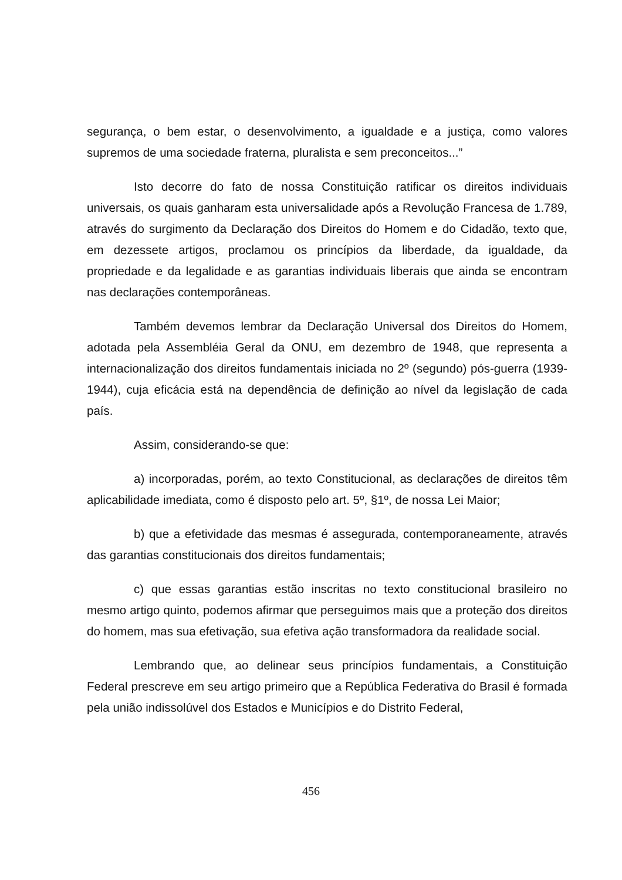segurança, o bem estar, o desenvolvimento, a igualdade e a justiça, como valores supremos de uma sociedade fraterna, pluralista e sem preconceitos...”
Isto decorre do fato de nossa Constituição ratificar os direitos individuais universais, os quais ganharam esta universalidade após a Revolução Francesa de 1.789, através do surgimento da Declaração dos Direitos do Homem e do Cidadão, texto que, em dezessete artigos, proclamou os princípios da liberdade, da igualdade, da propriedade e da legalidade e as garantias individuais liberais que ainda se encontram nas declarações contemporâneas.
Também devemos lembrar da Declaração Universal dos Direitos do Homem, adotada pela Assembléia Geral da ONU, em dezembro de 1948, que representa a internacionalização dos direitos fundamentais iniciada no 2º (segundo) pós-guerra (1939-1944), cuja eficácia está na dependência de definição ao nível da legislação de cada país.
Assim, considerando-se que:
a) incorporadas, porém, ao texto Constitucional, as declarações de direitos têm aplicabilidade imediata, como é disposto pelo art. 5º, §1º, de nossa Lei Maior;
b) que a efetividade das mesmas é assegurada, contemporaneamente, através das garantias constitucionais dos direitos fundamentais;
c) que essas garantias estão inscritas no texto constitucional brasileiro no mesmo artigo quinto, podemos afirmar que perseguimos mais que a proteção dos direitos do homem, mas sua efetivação, sua efetiva ação transformadora da realidade social.
Lembrando que, ao delinear seus princípios fundamentais, a Constituição Federal prescreve em seu artigo primeiro que a República Federativa do Brasil é formada pela união indissolúvel dos Estados e Municípios e do Distrito Federal,
456